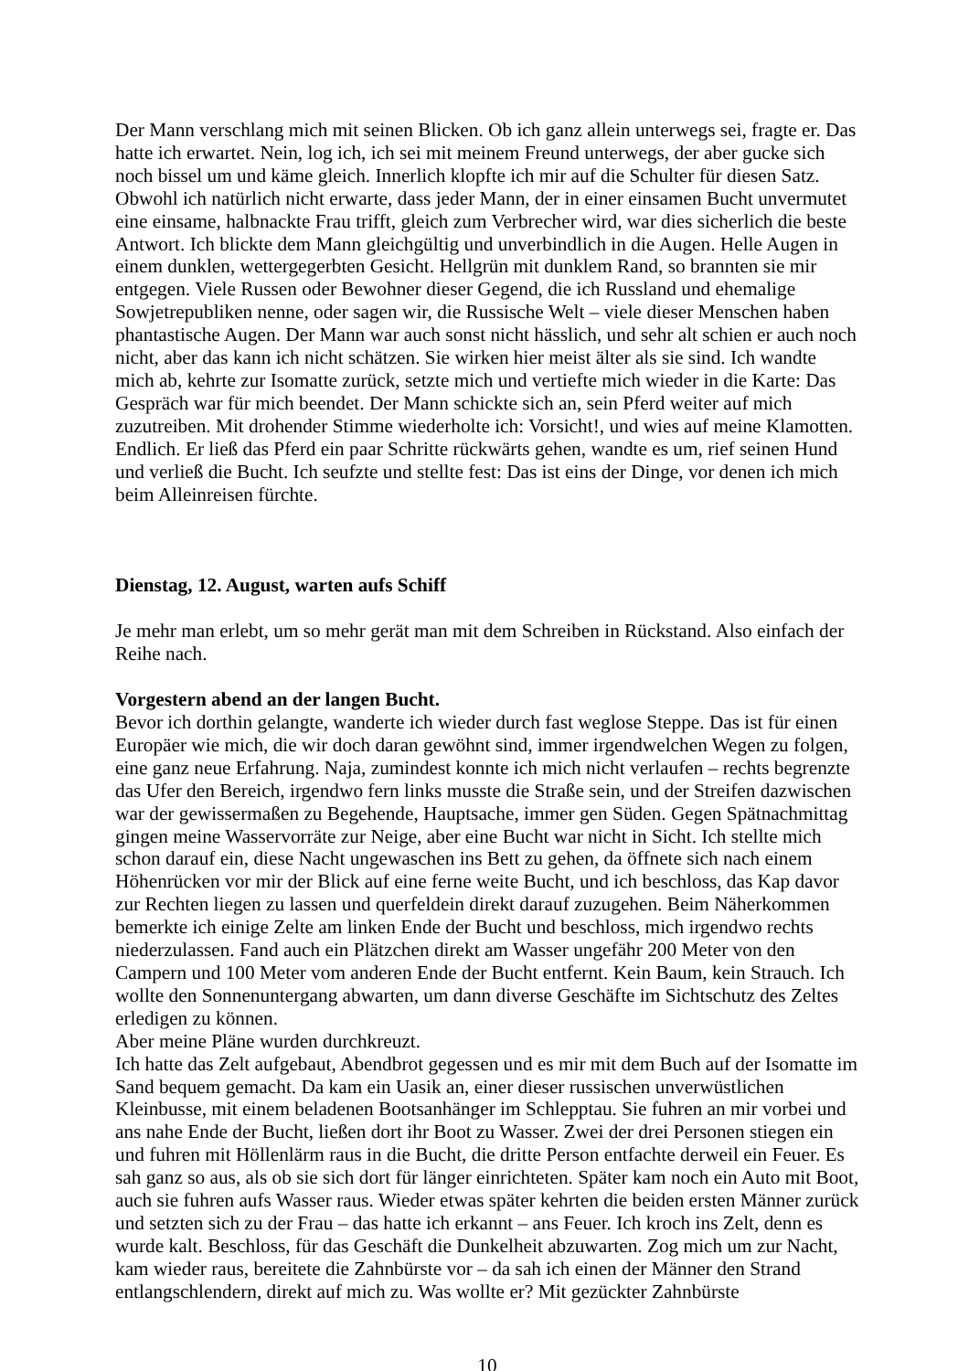Der Mann verschlang mich mit seinen Blicken. Ob ich ganz allein unterwegs sei, fragte er. Das hatte ich erwartet. Nein, log ich, ich sei mit meinem Freund unterwegs, der aber gucke sich noch bissel um und käme gleich. Innerlich klopfte ich mir auf die Schulter für diesen Satz. Obwohl ich natürlich nicht erwarte, dass jeder Mann, der in einer einsamen Bucht unvermutet eine einsame, halbnackte Frau trifft, gleich zum Verbrecher wird, war dies sicherlich die beste Antwort. Ich blickte dem Mann gleichgültig und unverbindlich in die Augen. Helle Augen in einem dunklen, wettergegerbten Gesicht. Hellgrün mit dunklem Rand, so brannten sie mir entgegen. Viele Russen oder Bewohner dieser Gegend, die ich Russland und ehemalige Sowjetrepubliken nenne, oder sagen wir, die Russische Welt – viele dieser Menschen haben phantastische Augen. Der Mann war auch sonst nicht hässlich, und sehr alt schien er auch noch nicht, aber das kann ich nicht schätzen. Sie wirken hier meist älter als sie sind. Ich wandte mich ab, kehrte zur Isomatte zurück, setzte mich und vertiefte mich wieder in die Karte: Das Gespräch war für mich beendet. Der Mann schickte sich an, sein Pferd weiter auf mich zuzutreiben. Mit drohender Stimme wiederholte ich: Vorsicht!, und wies auf meine Klamotten. Endlich. Er ließ das Pferd ein paar Schritte rückwärts gehen, wandte es um, rief seinen Hund und verließ die Bucht. Ich seufzte und stellte fest: Das ist eins der Dinge, vor denen ich mich beim Alleinreisen fürchte.
Dienstag, 12. August, warten aufs Schiff
Je mehr man erlebt, um so mehr gerät man mit dem Schreiben in Rückstand. Also einfach der Reihe nach.
Vorgestern abend an der langen Bucht.
Bevor ich dorthin gelangte, wanderte ich wieder durch fast weglose Steppe. Das ist für einen Europäer wie mich, die wir doch daran gewöhnt sind, immer irgendwelchen Wegen zu folgen, eine ganz neue Erfahrung. Naja, zumindest konnte ich mich nicht verlaufen – rechts begrenzte das Ufer den Bereich, irgendwo fern links musste die Straße sein, und der Streifen dazwischen war der gewissermaßen zu Begehende, Hauptsache, immer gen Süden. Gegen Spätnachmittag gingen meine Wasservorräte zur Neige, aber eine Bucht war nicht in Sicht. Ich stellte mich schon darauf ein, diese Nacht ungewaschen ins Bett zu gehen, da öffnete sich nach einem Höhenrücken vor mir der Blick auf eine ferne weite Bucht, und ich beschloss, das Kap davor zur Rechten liegen zu lassen und querfeldein direkt darauf zuzugehen. Beim Näherkommen bemerkte ich einige Zelte am linken Ende der Bucht und beschloss, mich irgendwo rechts niederzulassen. Fand auch ein Plätzchen direkt am Wasser ungefähr 200 Meter von den Campern und 100 Meter vom anderen Ende der Bucht entfernt. Kein Baum, kein Strauch. Ich wollte den Sonnenuntergang abwarten, um dann diverse Geschäfte im Sichtschutz des Zeltes erledigen zu können.
Aber meine Pläne wurden durchkreuzt.
Ich hatte das Zelt aufgebaut, Abendbrot gegessen und es mir mit dem Buch auf der Isomatte im Sand bequem gemacht. Da kam ein Uasik an, einer dieser russischen unverwüstlichen Kleinbusse, mit einem beladenen Bootsanhänger im Schlepptau. Sie fuhren an mir vorbei und ans nahe Ende der Bucht, ließen dort ihr Boot zu Wasser. Zwei der drei Personen stiegen ein und fuhren mit Höllenlärm raus in die Bucht, die dritte Person entfachte derweil ein Feuer. Es sah ganz so aus, als ob sie sich dort für länger einrichteten. Später kam noch ein Auto mit Boot, auch sie fuhren aufs Wasser raus. Wieder etwas später kehrten die beiden ersten Männer zurück und setzten sich zu der Frau – das hatte ich erkannt – ans Feuer. Ich kroch ins Zelt, denn es wurde kalt. Beschloss, für das Geschäft die Dunkelheit abzuwarten. Zog mich um zur Nacht, kam wieder raus, bereitete die Zahnbürste vor – da sah ich einen der Männer den Strand entlangschlendern, direkt auf mich zu. Was wollte er? Mit gezückter Zahnbürste
10